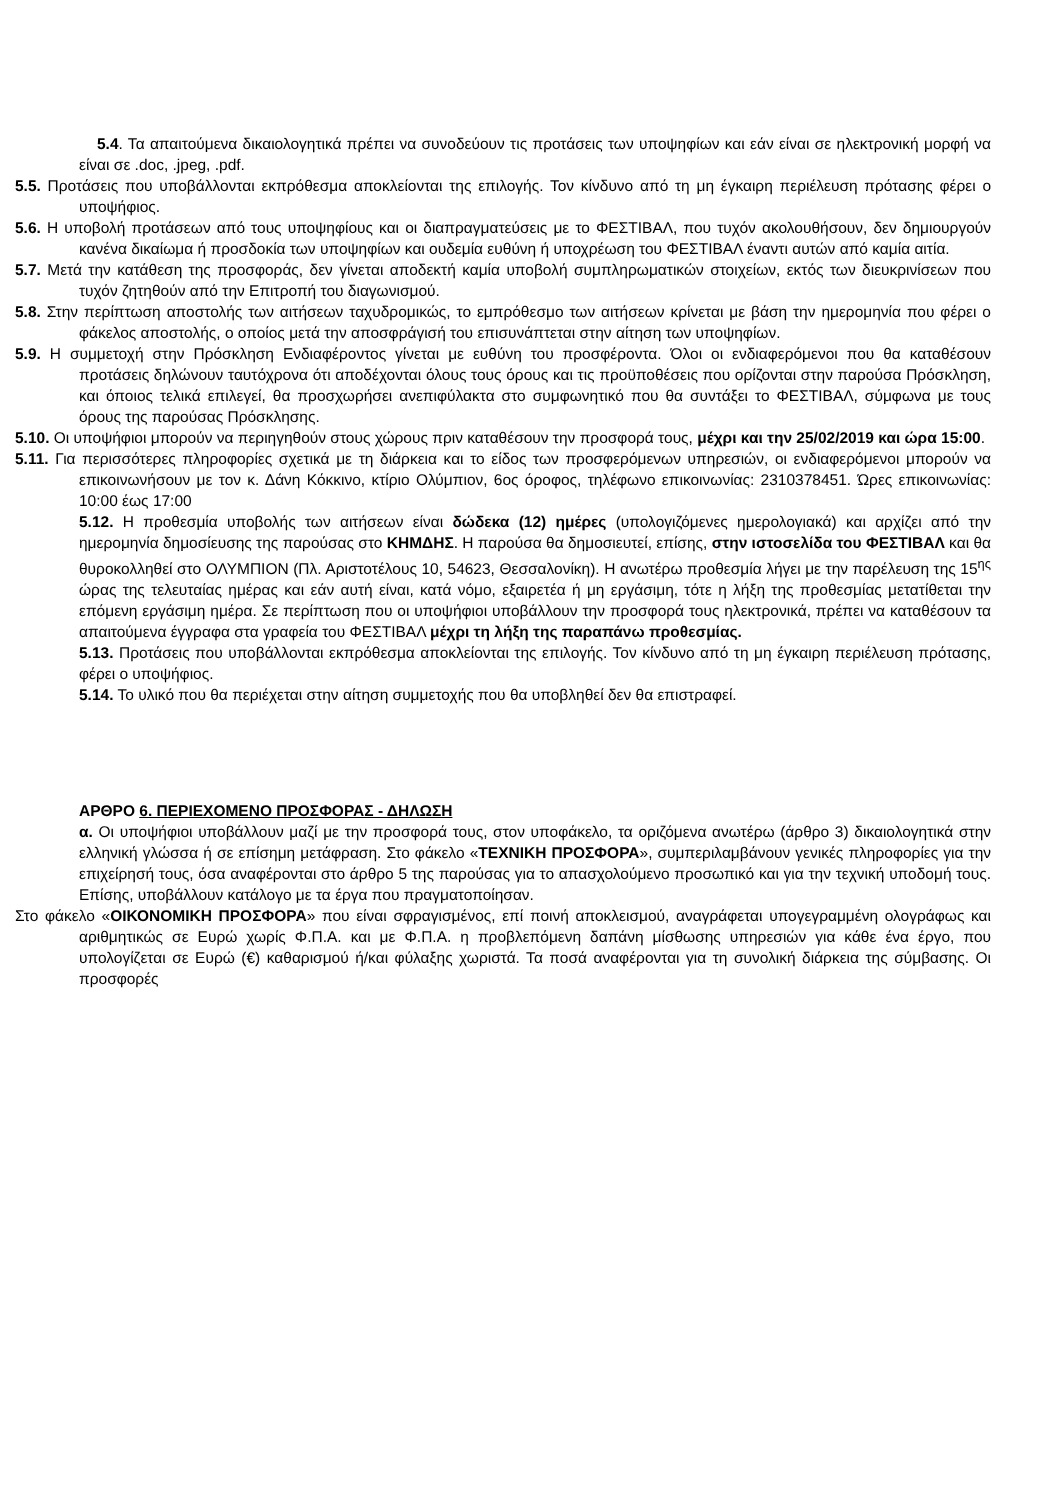5.4. Τα απαιτούμενα δικαιολογητικά πρέπει να συνοδεύουν τις προτάσεις των υποψηφίων και εάν είναι σε ηλεκτρονική μορφή να είναι σε .doc, .jpeg, .pdf.
5.5. Προτάσεις που υποβάλλονται εκπρόθεσμα αποκλείονται της επιλογής. Τον κίνδυνο από τη μη έγκαιρη περιέλευση πρότασης φέρει ο υποψήφιος.
5.6. Η υποβολή προτάσεων από τους υποψηφίους και οι διαπραγματεύσεις με το ΦΕΣΤΙΒΑΛ, που τυχόν ακολουθήσουν, δεν δημιουργούν κανένα δικαίωμα ή προσδοκία των υποψηφίων και ουδεμία ευθύνη ή υποχρέωση του ΦΕΣΤΙΒΑΛ έναντι αυτών από καμία αιτία.
5.7. Μετά την κατάθεση της προσφοράς, δεν γίνεται αποδεκτή καμία υποβολή συμπληρωματικών στοιχείων, εκτός των διευκρινίσεων που τυχόν ζητηθούν από την Επιτροπή του διαγωνισμού.
5.8. Στην περίπτωση αποστολής των αιτήσεων ταχυδρομικώς, το εμπρόθεσμο των αιτήσεων κρίνεται με βάση την ημερομηνία που φέρει ο φάκελος αποστολής, ο οποίος μετά την αποσφράγισή του επισυνάπτεται στην αίτηση των υποψηφίων.
5.9. Η συμμετοχή στην Πρόσκληση Ενδιαφέροντος γίνεται με ευθύνη του προσφέροντα. Όλοι οι ενδιαφερόμενοι που θα καταθέσουν προτάσεις δηλώνουν ταυτόχρονα ότι αποδέχονται όλους τους όρους και τις προϋποθέσεις που ορίζονται στην παρούσα Πρόσκληση, και όποιος τελικά επιλεγεί, θα προσχωρήσει ανεπιφύλακτα στο συμφωνητικό που θα συντάξει το ΦΕΣΤΙΒΑΛ, σύμφωνα με τους όρους της παρούσας Πρόσκλησης.
5.10. Οι υποψήφιοι μπορούν να περιηγηθούν στους χώρους πριν καταθέσουν την προσφορά τους, μέχρι και την 25/02/2019 και ώρα 15:00.
5.11. Για περισσότερες πληροφορίες σχετικά με τη διάρκεια και το είδος των προσφερόμενων υπηρεσιών, οι ενδιαφερόμενοι μπορούν να επικοινωνήσουν με τον κ. Δάνη Κόκκινο, κτίριο Ολύμπιον, 6ος όροφος, τηλέφωνο επικοινωνίας: 2310378451. Ώρες επικοινωνίας: 10:00 έως 17:00
5.12. Η προθεσμία υποβολής των αιτήσεων είναι δώδεκα (12) ημέρες (υπολογιζόμενες ημερολογιακά) και αρχίζει από την ημερομηνία δημοσίευσης της παρούσας στο ΚΗΜΔΗΣ. Η παρούσα θα δημοσιευτεί, επίσης, στην ιστοσελίδα του ΦΕΣΤΙΒΑΛ και θα θυροκολληθεί στο ΟΛΥΜΠΙΟΝ (Πλ. Αριστοτέλους 10, 54623, Θεσσαλονίκη). Η ανωτέρω προθεσμία λήγει με την παρέλευση της 15<sup>ης</sup> ώρας της τελευταίας ημέρας και εάν αυτή είναι, κατά νόμο, εξαιρετέα ή μη εργάσιμη, τότε η λήξη της προθεσμίας μετατίθεται την επόμενη εργάσιμη ημέρα. Σε περίπτωση που οι υποψήφιοι υποβάλλουν την προσφορά τους ηλεκτρονικά, πρέπει να καταθέσουν τα απαιτούμενα έγγραφα στα γραφεία του ΦΕΣΤΙΒΑΛ μέχρι τη λήξη της παραπάνω προθεσμίας.
5.13. Προτάσεις που υποβάλλονται εκπρόθεσμα αποκλείονται της επιλογής. Τον κίνδυνο από τη μη έγκαιρη περιέλευση πρότασης, φέρει ο υποψήφιος.
5.14. Το υλικό που θα περιέχεται στην αίτηση συμμετοχής που θα υποβληθεί δεν θα επιστραφεί.
ΑΡΘΡΟ 6. ΠΕΡΙΕΧΟΜΕΝΟ ΠΡΟΣΦΟΡΑΣ - ΔΗΛΩΣΗ
α. Οι υποψήφιοι υποβάλλουν μαζί με την προσφορά τους, στον υποφάκελο, τα οριζόμενα ανωτέρω (άρθρο 3) δικαιολογητικά στην ελληνική γλώσσα ή σε επίσημη μετάφραση. Στο φάκελο «ΤΕΧΝΙΚΗ ΠΡΟΣΦΟΡΑ», συμπεριλαμβάνουν γενικές πληροφορίες για την επιχείρησή τους, όσα αναφέρονται στο άρθρο 5 της παρούσας για το απασχολούμενο προσωπικό και για την τεχνική υποδομή τους. Επίσης, υποβάλλουν κατάλογο με τα έργα που πραγματοποίησαν.
Στο φάκελο «ΟΙΚΟΝΟΜΙΚΗ ΠΡΟΣΦΟΡΑ» που είναι σφραγισμένος, επί ποινή αποκλεισμού, αναγράφεται υπογεγραμμένη ολογράφως και αριθμητικώς σε Ευρώ χωρίς Φ.Π.Α. και με Φ.Π.Α. η προβλεπόμενη δαπάνη μίσθωσης υπηρεσιών για κάθε ένα έργο, που υπολογίζεται σε Ευρώ (€) καθαρισμού ή/και φύλαξης χωριστά. Τα ποσά αναφέρονται για τη συνολική διάρκεια της σύμβασης. Οι προσφορές